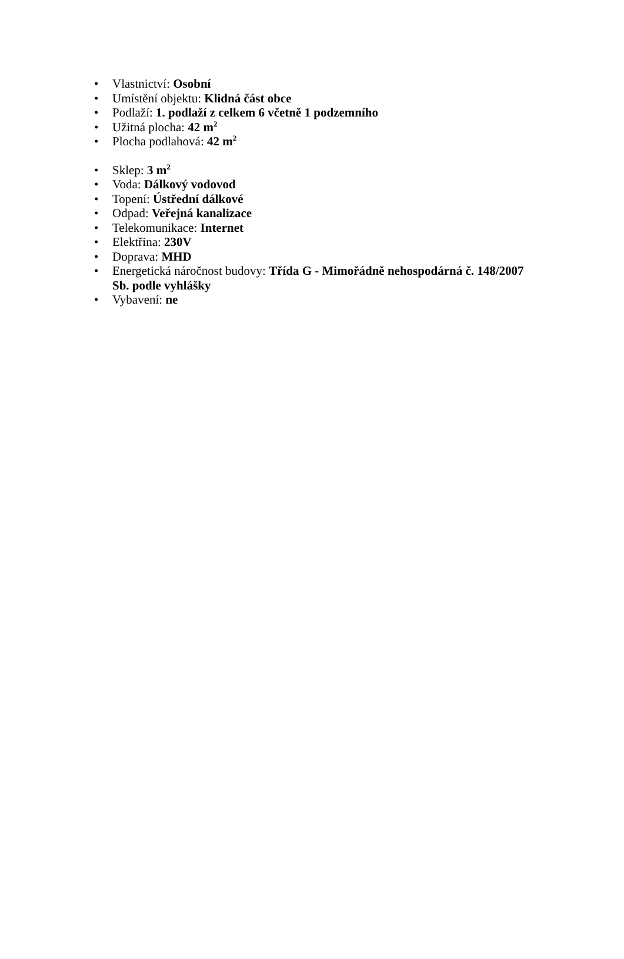• Vlastnictví: Osobní
• Umístění objektu: Klidná část obce
• Podlaží: 1. podlaží z celkem 6 včetně 1 podzemního
• Užitná plocha: 42 m<sup>2</sup>
• Plocha podlahová: 42 m<sup>2</sup>
• Sklep: 3 m<sup>2</sup>
• Voda: Dálkový vodovod
• Topení: Ústřední dálkové
• Odpad: Veřejná kanalizace
• Telekomunikace: Internet
• Elektřina: 230V
• Doprava: MHD
• Energetická náročnost budovy: Třída G - Mimořádně nehospodárná č. 148/2007 Sb. podle vyhlášky
• Vybavení: ne